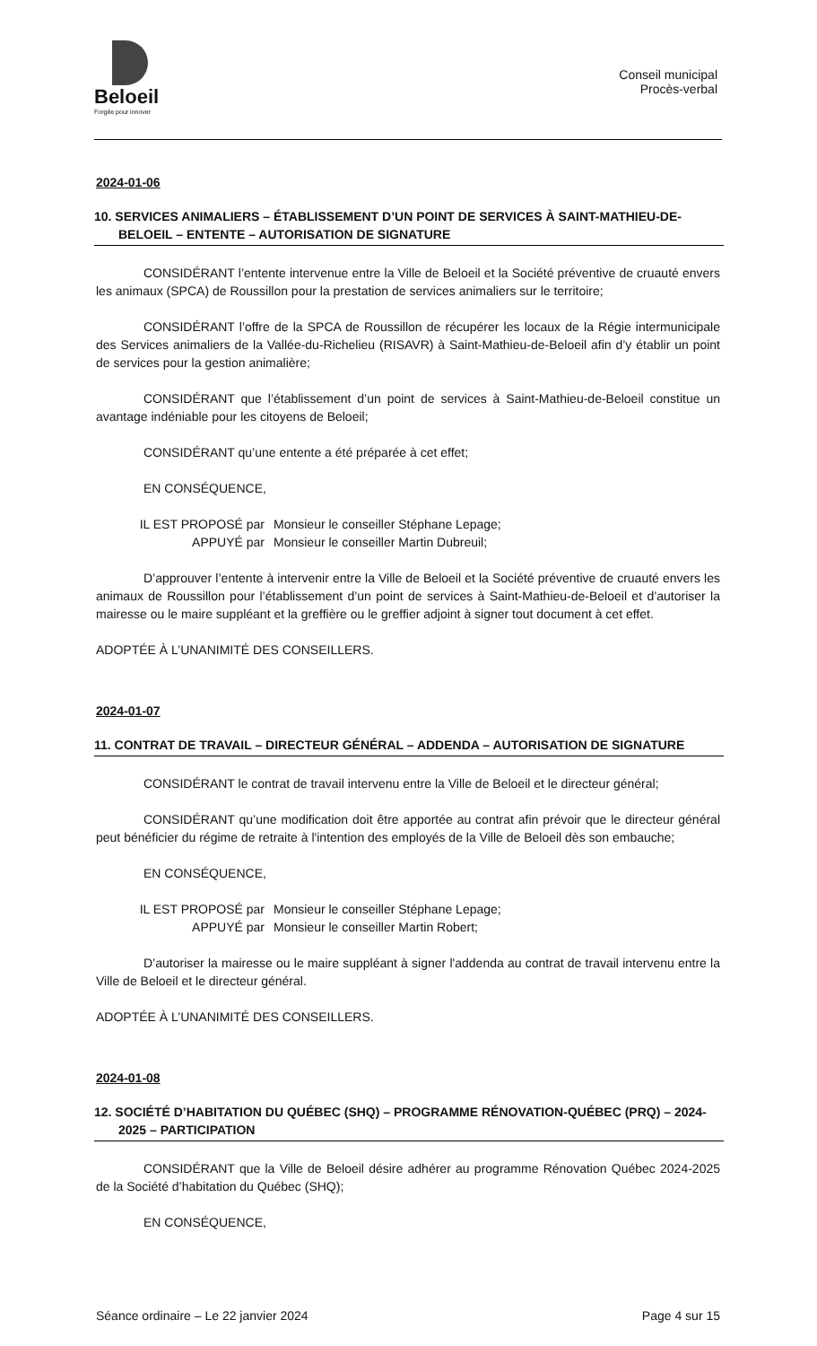Beloeil
Forgée pour innover
Conseil municipal
Procès-verbal
2024-01-06
10. SERVICES ANIMALIERS – ÉTABLISSEMENT D’UN POINT DE SERVICES À SAINT-MATHIEU-DE-BELOEIL – ENTENTE – AUTORISATION DE SIGNATURE
CONSIDÉRANT l’entente intervenue entre la Ville de Beloeil et la Société préventive de cruauté envers les animaux (SPCA) de Roussillon pour la prestation de services animaliers sur le territoire;
CONSIDÉRANT l’offre de la SPCA de Roussillon de récupérer les locaux de la Régie intermunicipale des Services animaliers de la Vallée-du-Richelieu (RISAVR) à Saint-Mathieu-de-Beloeil afin d’y établir un point de services pour la gestion animalière;
CONSIDÉRANT que l’établissement d’un point de services à Saint-Mathieu-de-Beloeil constitue un avantage indéniable pour les citoyens de Beloeil;
CONSIDÉRANT qu’une entente a été préparée à cet effet;
EN CONSÉQUENCE,
IL EST PROPOSÉ par Monsieur le conseiller Stéphane Lepage; APPUYÉ par Monsieur le conseiller Martin Dubreuil;
D’approuver l’entente à intervenir entre la Ville de Beloeil et la Société préventive de cruauté envers les animaux de Roussillon pour l’établissement d’un point de services à Saint-Mathieu-de-Beloeil et d’autoriser la mairesse ou le maire suppléant et la greffière ou le greffier adjoint à signer tout document à cet effet.
ADOPTÉE À L’UNANIMITÉ DES CONSEILLERS.
2024-01-07
11. CONTRAT DE TRAVAIL – DIRECTEUR GÉNÉRAL – ADDENDA – AUTORISATION DE SIGNATURE
CONSIDÉRANT le contrat de travail intervenu entre la Ville de Beloeil et le directeur général;
CONSIDÉRANT qu’une modification doit être apportée au contrat afin prévoir que le directeur général peut bénéficier du régime de retraite à l'intention des employés de la Ville de Beloeil dès son embauche;
EN CONSÉQUENCE,
IL EST PROPOSÉ par Monsieur le conseiller Stéphane Lepage; APPUYÉ par Monsieur le conseiller Martin Robert;
D’autoriser la mairesse ou le maire suppléant à signer l'addenda au contrat de travail intervenu entre la Ville de Beloeil et le directeur général.
ADOPTÉE À L’UNANIMITÉ DES CONSEILLERS.
2024-01-08
12. SOCIÉTÉ D’HABITATION DU QUÉBEC (SHQ) – PROGRAMME RÉNOVATION-QUÉBEC (PRQ) – 2024-2025 – PARTICIPATION
CONSIDÉRANT que la Ville de Beloeil désire adhérer au programme Rénovation Québec 2024-2025 de la Société d’habitation du Québec (SHQ);
EN CONSÉQUENCE,
Séance ordinaire – Le 22 janvier 2024 Page 4 sur 15